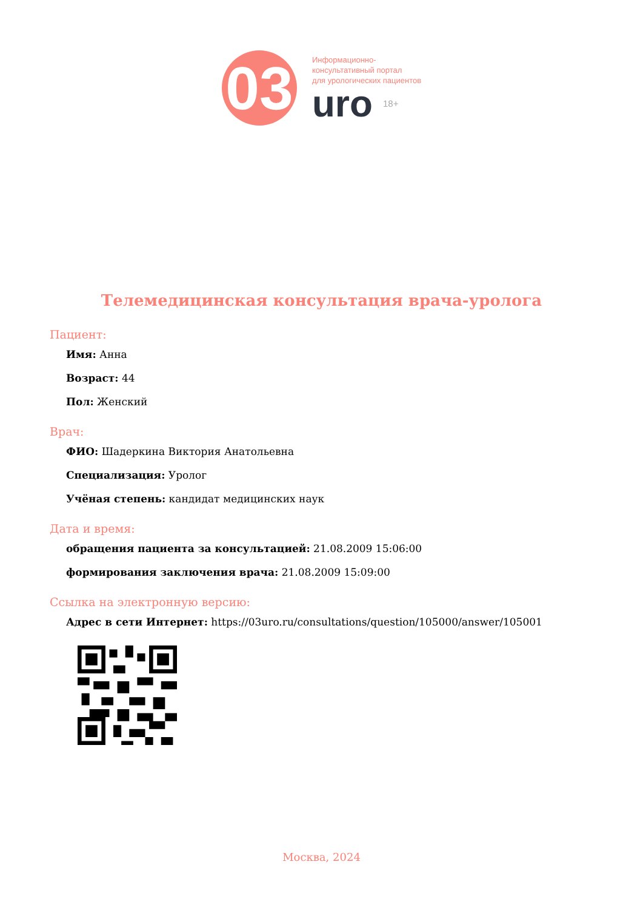03
Информационно-
консультативный портал
для урологических пациентов
uro 18+
Телемедицинская консультация врача-уролога
Пациент:
Имя: Анна
Возраст: 44
Пол: Женский
Врач:
ФИО: Шадеркина Виктория Анатольевна
Специализация: Уролог
Учёная степень: кандидат медицинских наук
Дата и время:
обращения пациента за консультацией: 21.08.2009 15:06:00
формирования заключения врача: 21.08.2009 15:09:00
Ссылка на электронную версию:
Адрес в сети Интернет: https://03uro.ru/consultations/question/105000/answer/105001
Москва, 2024